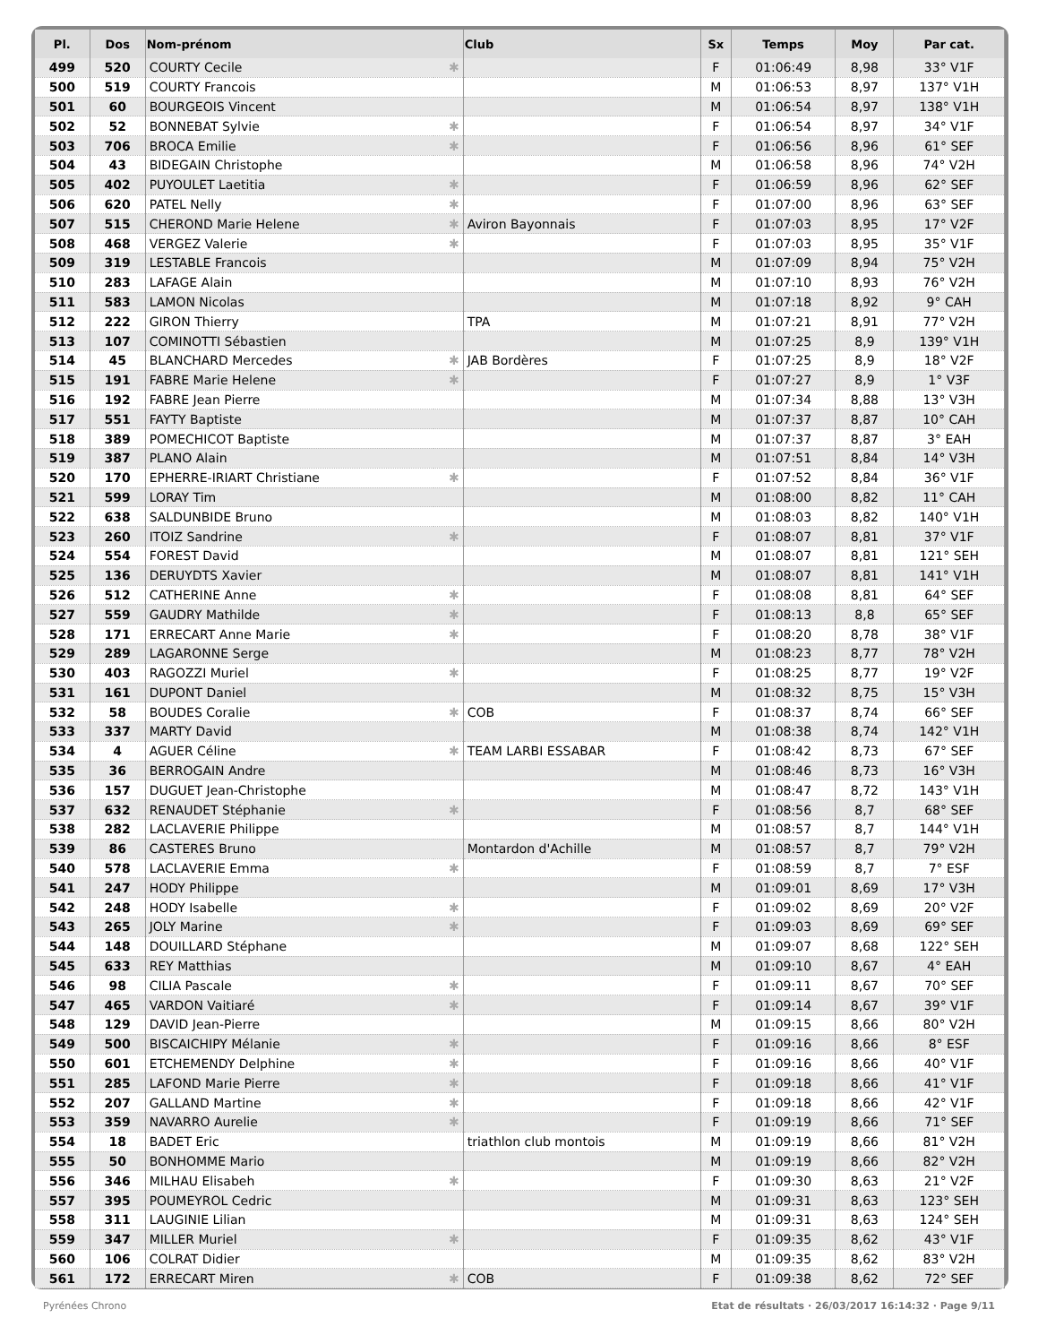| Pl. | Dos | Nom-prénom | | Club | Sx | Temps | Moy | Par cat. |
| --- | --- | --- | --- | --- | --- | --- | --- | --- |
| 499 | 520 | COURTY Cecile | ✱ | | F | 01:06:49 | 8,98 | 33° V1F |
| 500 | 519 | COURTY Francois | | | M | 01:06:53 | 8,97 | 137° V1H |
| 501 | 60 | BOURGEOIS Vincent | | | M | 01:06:54 | 8,97 | 138° V1H |
| 502 | 52 | BONNEBAT Sylvie | ✱ | | F | 01:06:54 | 8,97 | 34° V1F |
| 503 | 706 | BROCA Emilie | ✱ | | F | 01:06:56 | 8,96 | 61° SEF |
| 504 | 43 | BIDEGAIN Christophe | | | M | 01:06:58 | 8,96 | 74° V2H |
| 505 | 402 | PUYOULET Laetitia | ✱ | | F | 01:06:59 | 8,96 | 62° SEF |
| 506 | 620 | PATEL Nelly | ✱ | | F | 01:07:00 | 8,96 | 63° SEF |
| 507 | 515 | CHEROND Marie Helene | ✱ | Aviron Bayonnais | F | 01:07:03 | 8,95 | 17° V2F |
| 508 | 468 | VERGEZ Valerie | ✱ | | F | 01:07:03 | 8,95 | 35° V1F |
| 509 | 319 | LESTABLE Francois | | | M | 01:07:09 | 8,94 | 75° V2H |
| 510 | 283 | LAFAGE Alain | | | M | 01:07:10 | 8,93 | 76° V2H |
| 511 | 583 | LAMON Nicolas | | | M | 01:07:18 | 8,92 | 9° CAH |
| 512 | 222 | GIRON Thierry | | TPA | M | 01:07:21 | 8,91 | 77° V2H |
| 513 | 107 | COMINOTTI Sébastien | | | M | 01:07:25 | 8,9 | 139° V1H |
| 514 | 45 | BLANCHARD Mercedes | ✱ | JAB Bordères | F | 01:07:25 | 8,9 | 18° V2F |
| 515 | 191 | FABRE Marie Helene | ✱ | | F | 01:07:27 | 8,9 | 1° V3F |
| 516 | 192 | FABRE Jean Pierre | | | M | 01:07:34 | 8,88 | 13° V3H |
| 517 | 551 | FAYTY Baptiste | | | M | 01:07:37 | 8,87 | 10° CAH |
| 518 | 389 | POMECHICOT Baptiste | | | M | 01:07:37 | 8,87 | 3° EAH |
| 519 | 387 | PLANO Alain | | | M | 01:07:51 | 8,84 | 14° V3H |
| 520 | 170 | EPHERRE-IRIART Christiane | ✱ | | F | 01:07:52 | 8,84 | 36° V1F |
| 521 | 599 | LORAY Tim | | | M | 01:08:00 | 8,82 | 11° CAH |
| 522 | 638 | SALDUNBIDE Bruno | | | M | 01:08:03 | 8,82 | 140° V1H |
| 523 | 260 | ITOIZ Sandrine | ✱ | | F | 01:08:07 | 8,81 | 37° V1F |
| 524 | 554 | FOREST David | | | M | 01:08:07 | 8,81 | 121° SEH |
| 525 | 136 | DERUYDTS Xavier | | | M | 01:08:07 | 8,81 | 141° V1H |
| 526 | 512 | CATHERINE Anne | ✱ | | F | 01:08:08 | 8,81 | 64° SEF |
| 527 | 559 | GAUDRY Mathilde | ✱ | | F | 01:08:13 | 8,8 | 65° SEF |
| 528 | 171 | ERRECART Anne Marie | ✱ | | F | 01:08:20 | 8,78 | 38° V1F |
| 529 | 289 | LAGARONNE Serge | | | M | 01:08:23 | 8,77 | 78° V2H |
| 530 | 403 | RAGOZZI Muriel | ✱ | | F | 01:08:25 | 8,77 | 19° V2F |
| 531 | 161 | DUPONT Daniel | | | M | 01:08:32 | 8,75 | 15° V3H |
| 532 | 58 | BOUDES Coralie | ✱ | COB | F | 01:08:37 | 8,74 | 66° SEF |
| 533 | 337 | MARTY David | | | M | 01:08:38 | 8,74 | 142° V1H |
| 534 | 4 | AGUER Céline | ✱ | TEAM LARBI ESSABAR | F | 01:08:42 | 8,73 | 67° SEF |
| 535 | 36 | BERROGAIN Andre | | | M | 01:08:46 | 8,73 | 16° V3H |
| 536 | 157 | DUGUET Jean-Christophe | | | M | 01:08:47 | 8,72 | 143° V1H |
| 537 | 632 | RENAUDET Stéphanie | ✱ | | F | 01:08:56 | 8,7 | 68° SEF |
| 538 | 282 | LACLAVERIE Philippe | | | M | 01:08:57 | 8,7 | 144° V1H |
| 539 | 86 | CASTERES Bruno | | Montardon d'Achille | M | 01:08:57 | 8,7 | 79° V2H |
| 540 | 578 | LACLAVERIE Emma | ✱ | | F | 01:08:59 | 8,7 | 7° ESF |
| 541 | 247 | HODY Philippe | | | M | 01:09:01 | 8,69 | 17° V3H |
| 542 | 248 | HODY Isabelle | ✱ | | F | 01:09:02 | 8,69 | 20° V2F |
| 543 | 265 | JOLY Marine | ✱ | | F | 01:09:03 | 8,69 | 69° SEF |
| 544 | 148 | DOUILLARD Stéphane | | | M | 01:09:07 | 8,68 | 122° SEH |
| 545 | 633 | REY Matthias | | | M | 01:09:10 | 8,67 | 4° EAH |
| 546 | 98 | CILIA Pascale | ✱ | | F | 01:09:11 | 8,67 | 70° SEF |
| 547 | 465 | VARDON Vaitiaré | ✱ | | F | 01:09:14 | 8,67 | 39° V1F |
| 548 | 129 | DAVID Jean-Pierre | | | M | 01:09:15 | 8,66 | 80° V2H |
| 549 | 500 | BISCAICHIPY Mélanie | ✱ | | F | 01:09:16 | 8,66 | 8° ESF |
| 550 | 601 | ETCHEMENDY Delphine | ✱ | | F | 01:09:16 | 8,66 | 40° V1F |
| 551 | 285 | LAFOND Marie Pierre | ✱ | | F | 01:09:18 | 8,66 | 41° V1F |
| 552 | 207 | GALLAND Martine | ✱ | | F | 01:09:18 | 8,66 | 42° V1F |
| 553 | 359 | NAVARRO Aurelie | ✱ | | F | 01:09:19 | 8,66 | 71° SEF |
| 554 | 18 | BADET Eric | | triathlon club montois | M | 01:09:19 | 8,66 | 81° V2H |
| 555 | 50 | BONHOMME Mario | | | M | 01:09:19 | 8,66 | 82° V2H |
| 556 | 346 | MILHAU Elisabeh | ✱ | | F | 01:09:30 | 8,63 | 21° V2F |
| 557 | 395 | POUMEYROL Cedric | | | M | 01:09:31 | 8,63 | 123° SEH |
| 558 | 311 | LAUGINIE Lilian | | | M | 01:09:31 | 8,63 | 124° SEH |
| 559 | 347 | MILLER Muriel | ✱ | | F | 01:09:35 | 8,62 | 43° V1F |
| 560 | 106 | COLRAT Didier | | | M | 01:09:35 | 8,62 | 83° V2H |
| 561 | 172 | ERRECART Miren | ✱ | COB | F | 01:09:38 | 8,62 | 72° SEF |
Pyrénées Chrono
Etat de résultats · 26/03/2017 16:14:32 · Page 9/11